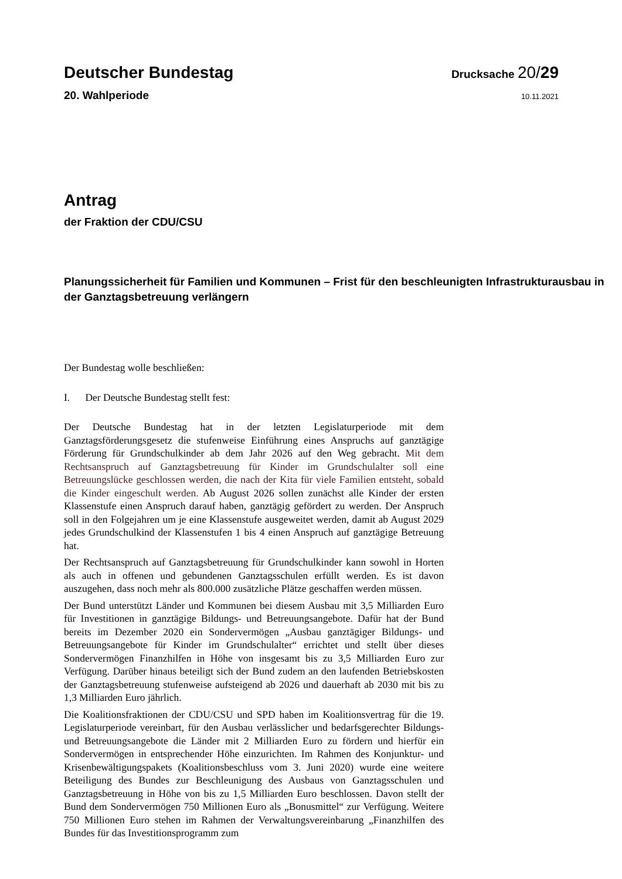Deutscher Bundestag
Drucksache 20/29
20. Wahlperiode
10.11.2021
Antrag
der Fraktion der CDU/CSU
Planungssicherheit für Familien und Kommunen – Frist für den beschleunigten Infrastrukturausbau in der Ganztagsbetreuung verlängern
Der Bundestag wolle beschließen:
I. Der Deutsche Bundestag stellt fest:
Der Deutsche Bundestag hat in der letzten Legislaturperiode mit dem Ganztagsförderungsgesetz die stufenweise Einführung eines Anspruchs auf ganztägige Förderung für Grundschulkinder ab dem Jahr 2026 auf den Weg gebracht. Mit dem Rechtsanspruch auf Ganztagsbetreuung für Kinder im Grundschulalter soll eine Betreuungslücke geschlossen werden, die nach der Kita für viele Familien entsteht, sobald die Kinder eingeschult werden. Ab August 2026 sollen zunächst alle Kinder der ersten Klassenstufe einen Anspruch darauf haben, ganztägig gefördert zu werden. Der Anspruch soll in den Folgejahren um je eine Klassenstufe ausgeweitet werden, damit ab August 2029 jedes Grundschulkind der Klassenstufen 1 bis 4 einen Anspruch auf ganztägige Betreuung hat.
Der Rechtsanspruch auf Ganztagsbetreuung für Grundschulkinder kann sowohl in Horten als auch in offenen und gebundenen Ganztagsschulen erfüllt werden. Es ist davon auszugehen, dass noch mehr als 800.000 zusätzliche Plätze geschaffen werden müssen.
Der Bund unterstützt Länder und Kommunen bei diesem Ausbau mit 3,5 Milliarden Euro für Investitionen in ganztägige Bildungs- und Betreuungsangebote. Dafür hat der Bund bereits im Dezember 2020 ein Sondervermögen „Ausbau ganztägiger Bildungs- und Betreuungsangebote für Kinder im Grundschulalter“ errichtet und stellt über dieses Sondervermögen Finanzhilfen in Höhe von insgesamt bis zu 3,5 Milliarden Euro zur Verfügung. Darüber hinaus beteiligt sich der Bund zudem an den laufenden Betriebskosten der Ganztagsbetreuung stufenweise aufsteigend ab 2026 und dauerhaft ab 2030 mit bis zu 1,3 Milliarden Euro jährlich.
Die Koalitionsfraktionen der CDU/CSU und SPD haben im Koalitionsvertrag für die 19. Legislaturperiode vereinbart, für den Ausbau verlässlicher und bedarfsgerechter Bildungs- und Betreuungsangebote die Länder mit 2 Milliarden Euro zu fördern und hierfür ein Sondervermögen in entsprechender Höhe einzurichten. Im Rahmen des Konjunktur- und Krisenbewältigungspakets (Koalitionsbeschluss vom 3. Juni 2020) wurde eine weitere Beteiligung des Bundes zur Beschleunigung des Ausbaus von Ganztagsschulen und Ganztagsbetreuung in Höhe von bis zu 1,5 Milliarden Euro beschlossen. Davon stellt der Bund dem Sondervermögen 750 Millionen Euro als „Bonusmittel“ zur Verfügung. Weitere 750 Millionen Euro stehen im Rahmen der Verwaltungsvereinbarung „Finanzhilfen des Bundes für das Investitionsprogramm zum